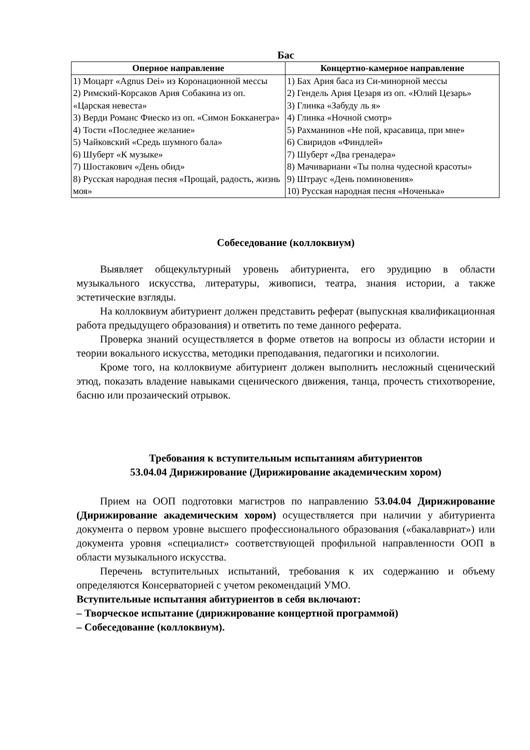Бас
| Оперное направление | Концертно-камерное направление |
| --- | --- |
| 1) Моцарт «Agnus Dei» из Коронационной мессы 2) Римский-Корсаков Ария Собакина из оп. «Царская невеста» 3) Верди Романс Фиеско из оп. «Симон Бокканегра» 4) Тости «Последнее желание» 5) Чайковский «Средь шумного бала» 6) Шуберт «К музыке» 7) Шостакович «День обид» 8) Русская народная песня «Прощай, радость, жизнь моя» | 1) Бах Ария баса из Си-минорной мессы 2) Гендель Ария Цезаря из оп. «Юлий Цезарь» 3) Глинка «Забуду ль я» 4) Глинка «Ночной смотр» 5) Рахманинов «Не пой, красавица, при мне» 6) Свиридов «Финдлей» 7) Шуберт «Два гренадера» 8) Мачивариани «Ты полна чудесной красоты» 9) Штраус «День поминовения» 10) Русская народная песня «Ноченька» |
Собеседование (коллоквиум)
Выявляет общекультурный уровень абитуриента, его эрудицию в области музыкального искусства, литературы, живописи, театра, знания истории, а также эстетические взгляды.
На коллоквиум абитуриент должен представить реферат (выпускная квалификационная работа предыдущего образования) и ответить по теме данного реферата.
Проверка знаний осуществляется в форме ответов на вопросы из области истории и теории вокального искусства, методики преподавания, педагогики и психологии.
Кроме того, на коллоквиуме абитуриент должен выполнить несложный сценический этюд, показать владение навыками сценического движения, танца, прочесть стихотворение, басню или прозаический отрывок.
Требования к вступительным испытаниям абитуриентов
53.04.04 Дирижирование (Дирижирование академическим хором)
Прием на ООП подготовки магистров по направлению 53.04.04 Дирижирование (Дирижирование академическим хором) осуществляется при наличии у абитуриента документа о первом уровне высшего профессионального образования («бакалавриат») или документа уровня «специалист» соответствующей профильной направленности ООП в области музыкального искусства.
Перечень вступительных испытаний, требования к их содержанию и объему определяются Консерваторией с учетом рекомендаций УМО.
Вступительные испытания абитуриентов в себя включают:
– Творческое испытание (дирижирование концертной программой)
– Собеседование (коллоквиум).